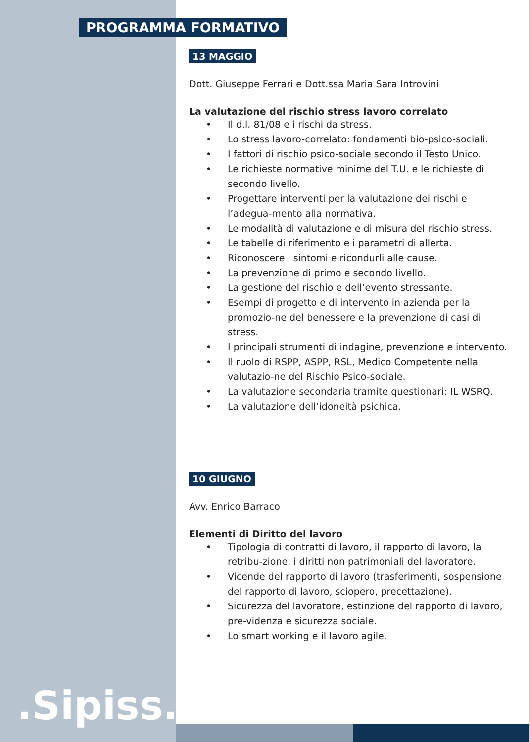PROGRAMMA FORMATIVO
13 MAGGIO
Dott. Giuseppe Ferrari e Dott.ssa Maria Sara Introvini
La valutazione del rischio stress lavoro correlato
• Il d.l. 81/08 e i rischi da stress.
• Lo stress lavoro-correlato: fondamenti bio-psico-sociali.
• I fattori di rischio psico-sociale secondo il Testo Unico.
• Le richieste normative minime del T.U. e le richieste di secondo livello.
• Progettare interventi per la valutazione dei rischi e l’adegua-mento alla normativa.
• Le modalità di valutazione e di misura del rischio stress.
• Le tabelle di riferimento e i parametri di allerta.
• Riconoscere i sintomi e ricondurli alle cause.
• La prevenzione di primo e secondo livello.
• La gestione del rischio e dell’evento stressante.
• Esempi di progetto e di intervento in azienda per la promozio-ne del benessere e la prevenzione di casi di stress.
• I principali strumenti di indagine, prevenzione e intervento.
• Il ruolo di RSPP, ASPP, RSL, Medico Competente nella valutazio-ne del Rischio Psico-sociale.
• La valutazione secondaria tramite questionari: IL WSRQ.
• La valutazione dell’idoneità psichica.
10 GIUGNO
Avv. Enrico Barraco
Elementi di Diritto del lavoro
• Tipologia di contratti di lavoro, il rapporto di lavoro, la retribu-zione, i diritti non patrimoniali del lavoratore.
• Vicende del rapporto di lavoro (trasferimenti, sospensione del rapporto di lavoro, sciopero, precettazione).
• Sicurezza del lavoratore, estinzione del rapporto di lavoro, pre-videnza e sicurezza sociale.
• Lo smart working e il lavoro agile.
.Sipiss..